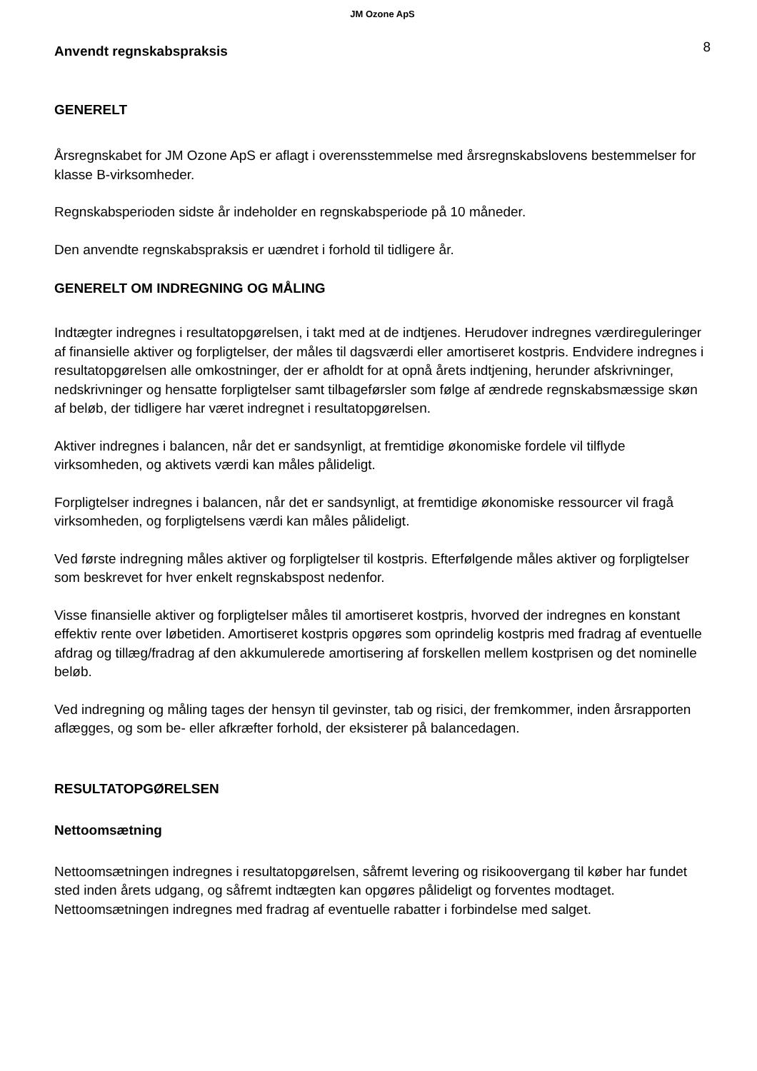JM Ozone ApS
Anvendt regnskabspraksis
8
GENERELT
Årsregnskabet for JM Ozone ApS er aflagt i overensstemmelse med årsregnskabslovens bestemmelser for klasse B-virksomheder.
Regnskabsperioden sidste år indeholder en regnskabsperiode på 10 måneder.
Den anvendte regnskabspraksis er uændret i forhold til tidligere år.
GENERELT OM INDREGNING OG MÅLING
Indtægter indregnes i resultatopgørelsen, i takt med at de indtjenes. Herudover indregnes værdireguleringer af finansielle aktiver og forpligtelser, der måles til dagsværdi eller amortiseret kostpris. Endvidere indregnes i resultatopgørelsen alle omkostninger, der er afholdt for at opnå årets indtjening, herunder afskrivninger, nedskrivninger og hensatte forpligtelser samt tilbageførsler som følge af ændrede regnskabsmæssige skøn af beløb, der tidligere har været indregnet i resultatopgørelsen.
Aktiver indregnes i balancen, når det er sandsynligt, at fremtidige økonomiske fordele vil tilflyde virksomheden, og aktivets værdi kan måles pålideligt.
Forpligtelser indregnes i balancen, når det er sandsynligt, at fremtidige økonomiske ressourcer vil fragå virksomheden, og forpligtelsens værdi kan måles pålideligt.
Ved første indregning måles aktiver og forpligtelser til kostpris. Efterfølgende måles aktiver og forpligtelser som beskrevet for hver enkelt regnskabspost nedenfor.
Visse finansielle aktiver og forpligtelser måles til amortiseret kostpris, hvorved der indregnes en konstant effektiv rente over løbetiden. Amortiseret kostpris opgøres som oprindelig kostpris med fradrag af eventuelle afdrag og tillæg/fradrag af den akkumulerede amortisering af forskellen mellem kostprisen og det nominelle beløb.
Ved indregning og måling tages der hensyn til gevinster, tab og risici, der fremkommer, inden årsrapporten aflægges, og som be- eller afkræfter forhold, der eksisterer på balancedagen.
RESULTATOPGØRELSEN
Nettoomsætning
Nettoomsætningen indregnes i resultatopgørelsen, såfremt levering og risikoovergang til køber har fundet sted inden årets udgang, og såfremt indtægten kan opgøres pålideligt og forventes modtaget. Nettoomsætningen indregnes med fradrag af eventuelle rabatter i forbindelse med salget.